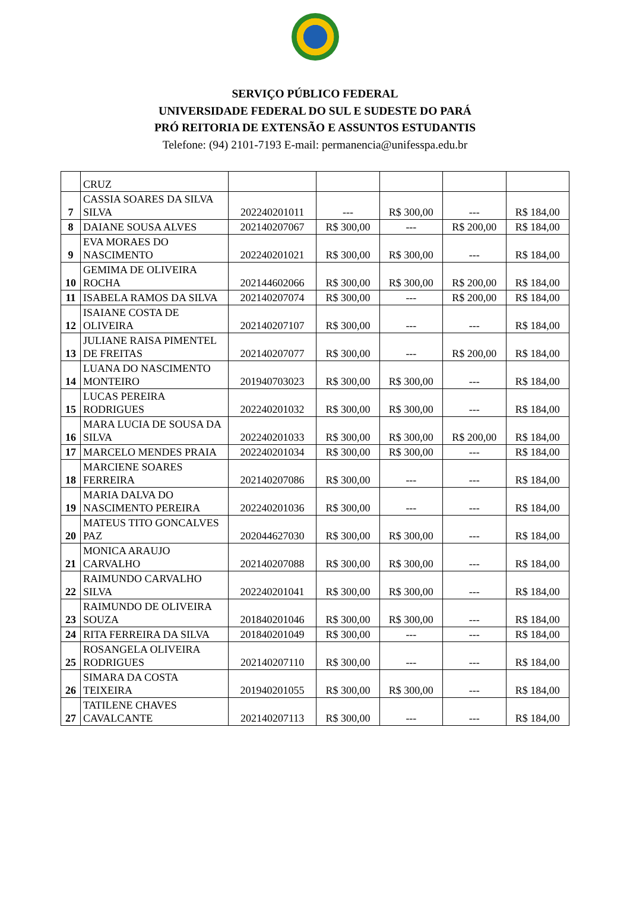SERVIÇO PÚBLICO FEDERAL
UNIVERSIDADE FEDERAL DO SUL E SUDESTE DO PARÁ
PRÓ REITORIA DE EXTENSÃO E ASSUNTOS ESTUDANTIS
Telefone: (94) 2101-7193 E-mail: permanencia@unifesspa.edu.br
| | CRUZ | | | | | |
| 7 | CASSIA SOARES DA SILVA SILVA | 202240201011 | --- | R$ 300,00 | --- | R$ 184,00 |
| 8 | DAIANE SOUSA ALVES | 202140207067 | R$ 300,00 | --- | R$ 200,00 | R$ 184,00 |
| 9 | EVA MORAES DO NASCIMENTO | 202240201021 | R$ 300,00 | R$ 300,00 | --- | R$ 184,00 |
| 10 | GEMIMA DE OLIVEIRA ROCHA | 202144602066 | R$ 300,00 | R$ 300,00 | R$ 200,00 | R$ 184,00 |
| 11 | ISABELA RAMOS DA SILVA | 202140207074 | R$ 300,00 | --- | R$ 200,00 | R$ 184,00 |
| 12 | ISAIANE COSTA DE OLIVEIRA | 202140207107 | R$ 300,00 | --- | --- | R$ 184,00 |
| 13 | JULIANE RAISA PIMENTEL DE FREITAS | 202140207077 | R$ 300,00 | --- | R$ 200,00 | R$ 184,00 |
| 14 | LUANA DO NASCIMENTO MONTEIRO | 201940703023 | R$ 300,00 | R$ 300,00 | --- | R$ 184,00 |
| 15 | LUCAS PEREIRA RODRIGUES | 202240201032 | R$ 300,00 | R$ 300,00 | --- | R$ 184,00 |
| 16 | MARA LUCIA DE SOUSA DA SILVA | 202240201033 | R$ 300,00 | R$ 300,00 | R$ 200,00 | R$ 184,00 |
| 17 | MARCELO MENDES PRAIA | 202240201034 | R$ 300,00 | R$ 300,00 | --- | R$ 184,00 |
| 18 | MARCIENE SOARES FERREIRA | 202140207086 | R$ 300,00 | --- | --- | R$ 184,00 |
| 19 | MARIA DALVA DO NASCIMENTO PEREIRA | 202240201036 | R$ 300,00 | --- | --- | R$ 184,00 |
| 20 | MATEUS TITO GONCALVES PAZ | 202044627030 | R$ 300,00 | R$ 300,00 | --- | R$ 184,00 |
| 21 | MONICA ARAUJO CARVALHO | 202140207088 | R$ 300,00 | R$ 300,00 | --- | R$ 184,00 |
| 22 | RAIMUNDO CARVALHO SILVA | 202240201041 | R$ 300,00 | R$ 300,00 | --- | R$ 184,00 |
| 23 | RAIMUNDO DE OLIVEIRA SOUZA | 201840201046 | R$ 300,00 | R$ 300,00 | --- | R$ 184,00 |
| 24 | RITA FERREIRA DA SILVA | 201840201049 | R$ 300,00 | --- | --- | R$ 184,00 |
| 25 | ROSANGELA OLIVEIRA RODRIGUES | 202140207110 | R$ 300,00 | --- | --- | R$ 184,00 |
| 26 | SIMARA DA COSTA TEIXEIRA | 201940201055 | R$ 300,00 | R$ 300,00 | --- | R$ 184,00 |
| 27 | TATILENE CHAVES CAVALCANTE | 202140207113 | R$ 300,00 | --- | --- | R$ 184,00 |